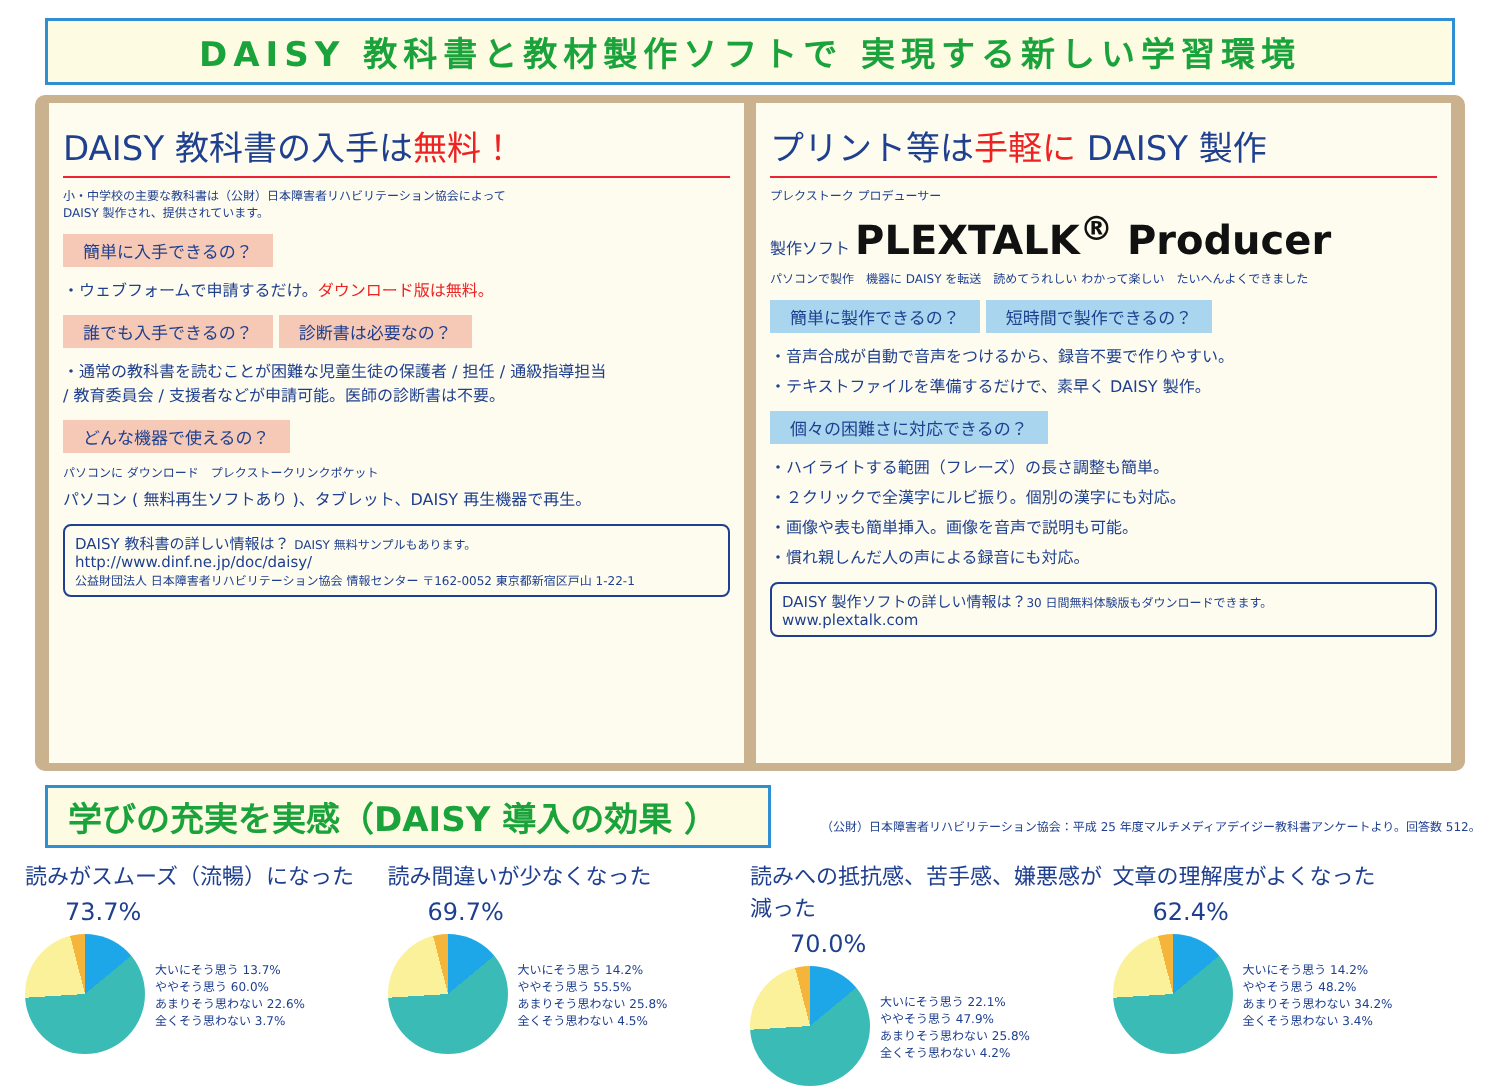DAISY 教科書と教材製作ソフトで 実現する新しい学習環境
DAISY 教科書の入手は無料！
小・中学校の主要な教科書は（公財）日本障害者リハビリテーション協会によって
DAISY 製作され、提供されています。
簡単に入手できるの？
・ウェブフォームで申請するだけ。ダウンロード版は無料。
誰でも入手できるの？ 診断書は必要なの？
・通常の教科書を読むことが困難な児童生徒の保護者 / 担任 / 通級指導担当
/ 教育委員会 / 支援者などが申請可能。医師の診断書は不要。
どんな機器で使えるの？
パソコンに ダウンロード　プレクストークリンクポケット
パソコン ( 無料再生ソフトあり )、タブレット、DAISY 再生機器で再生。
DAISY 教科書の詳しい情報は？ DAISY 無料サンプルもあります。
http://www.dinf.ne.jp/doc/daisy/
公益財団法人 日本障害者リハビリテーション協会 情報センター 〒162-0052 東京都新宿区戸山 1-22-1
プリント等は手軽に DAISY 製作
プレクストーク プロデューサー
製作ソフト PLEXTALK<sup>®</sup> Producer
パソコンで製作　機器に DAISY を転送　読めてうれしい わかって楽しい　たいへんよくできました
簡単に製作できるの？ 短時間で製作できるの？
・音声合成が自動で音声をつけるから、録音不要で作りやすい。
・テキストファイルを準備するだけで、素早く DAISY 製作。
個々の困難さに対応できるの？
・ハイライトする範囲（フレーズ）の長さ調整も簡単。
・２クリックで全漢字にルビ振り。個別の漢字にも対応。
・画像や表も簡単挿入。画像を音声で説明も可能。
・慣れ親しんだ人の声による録音にも対応。
DAISY 製作ソフトの詳しい情報は？30 日間無料体験版もダウンロードできます。
www.plextalk.com
学びの充実を実感（DAISY 導入の効果 ） （公財）日本障害者リハビリテーション協会：平成 25 年度マルチメディアデイジー教科書アンケートより。回答数 512。
読みがスムーズ（流暢）になった
73.7%
大いにそう思う 13.7%
ややそう思う 60.0%
あまりそう思わない 22.6%
全くそう思わない 3.7%
読み間違いが少なくなった
69.7%
大いにそう思う 14.2%
ややそう思う 55.5%
あまりそう思わない 25.8%
全くそう思わない 4.5%
読みへの抵抗感、苦手感、嫌悪感が減った
70.0%
大いにそう思う 22.1%
ややそう思う 47.9%
あまりそう思わない 25.8%
全くそう思わない 4.2%
文章の理解度がよくなった
62.4%
大いにそう思う 14.2%
ややそう思う 48.2%
あまりそう思わない 34.2%
全くそう思わない 3.4%